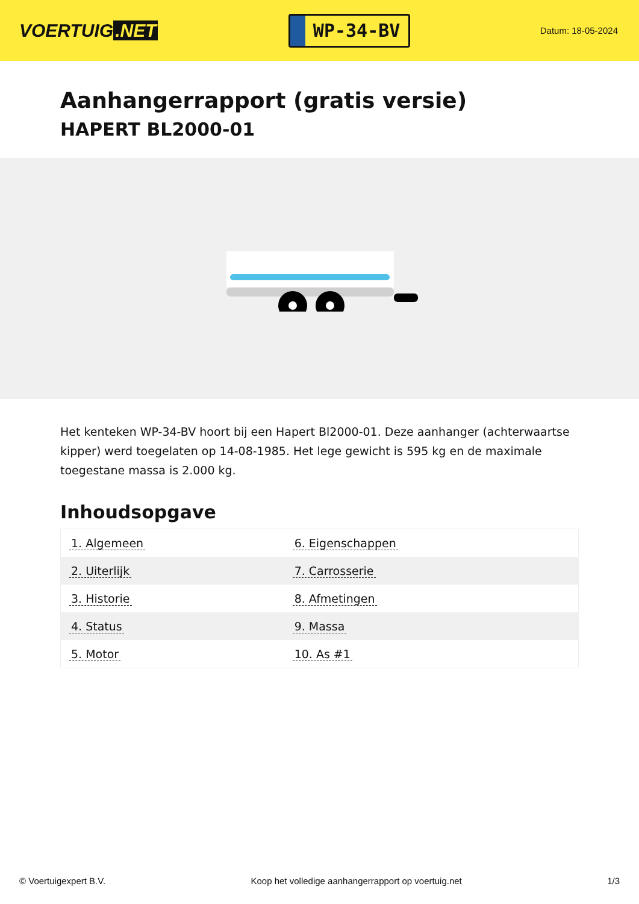VOERTUIG.NET
WP-34-BV
Datum: 18-05-2024
Aanhangerrapport (gratis versie)
HAPERT BL2000-01
Het kenteken WP-34-BV hoort bij een Hapert Bl2000-01. Deze aanhanger (achterwaartse kipper) werd toegelaten op 14-08-1985. Het lege gewicht is 595 kg en de maximale toegestane massa is 2.000 kg.
Inhoudsopgave
| 1. Algemeen | 6. Eigenschappen |
| 2. Uiterlijk | 7. Carrosserie |
| 3. Historie | 8. Afmetingen |
| 4. Status | 9. Massa |
| 5. Motor | 10. As #1 |
© Voertuigexpert B.V. Koop het volledige aanhangerrapport op voertuig.net 1/3